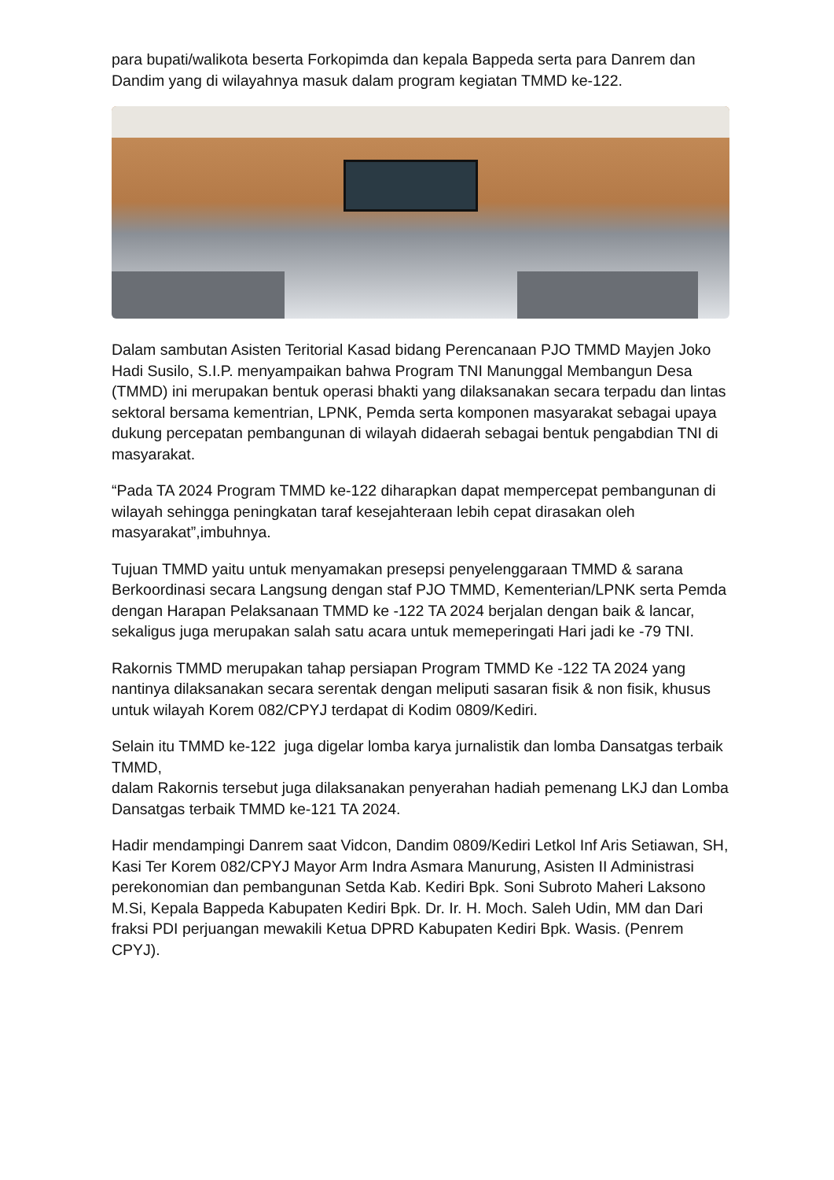para bupati/walikota beserta Forkopimda dan kepala Bappeda serta para Danrem dan Dandim yang di wilayahnya masuk dalam program kegiatan TMMD ke-122.
Dalam sambutan Asisten Teritorial Kasad bidang Perencanaan PJO TMMD Mayjen Joko Hadi Susilo, S.I.P. menyampaikan bahwa Program TNI Manunggal Membangun Desa (TMMD) ini merupakan bentuk operasi bhakti yang dilaksanakan secara terpadu dan lintas sektoral bersama kementrian, LPNK, Pemda serta komponen masyarakat sebagai upaya dukung percepatan pembangunan di wilayah didaerah sebagai bentuk pengabdian TNI di masyarakat.
“Pada TA 2024 Program TMMD ke-122 diharapkan dapat mempercepat pembangunan di wilayah sehingga peningkatan taraf kesejahteraan lebih cepat dirasakan oleh masyarakat”,imbuhnya.
Tujuan TMMD yaitu untuk menyamakan presepsi penyelenggaraan TMMD & sarana Berkoordinasi secara Langsung dengan staf PJO TMMD, Kementerian/LPNK serta Pemda dengan Harapan Pelaksanaan TMMD ke -122 TA 2024 berjalan dengan baik & lancar, sekaligus juga merupakan salah satu acara untuk memeperingati Hari jadi ke -79 TNI.
Rakornis TMMD merupakan tahap persiapan Program TMMD Ke -122 TA 2024 yang nantinya dilaksanakan secara serentak dengan meliputi sasaran fisik & non fisik, khusus untuk wilayah Korem 082/CPYJ terdapat di Kodim 0809/Kediri.
Selain itu TMMD ke-122 juga digelar lomba karya jurnalistik dan lomba Dansatgas terbaik TMMD,
dalam Rakornis tersebut juga dilaksanakan penyerahan hadiah pemenang LKJ dan Lomba Dansatgas terbaik TMMD ke-121 TA 2024.
Hadir mendampingi Danrem saat Vidcon, Dandim 0809/Kediri Letkol Inf Aris Setiawan, SH, Kasi Ter Korem 082/CPYJ Mayor Arm Indra Asmara Manurung, Asisten II Administrasi perekonomian dan pembangunan Setda Kab. Kediri Bpk. Soni Subroto Maheri Laksono M.Si, Kepala Bappeda Kabupaten Kediri Bpk. Dr. Ir. H. Moch. Saleh Udin, MM dan Dari fraksi PDI perjuangan mewakili Ketua DPRD Kabupaten Kediri Bpk. Wasis. (Penrem CPYJ).